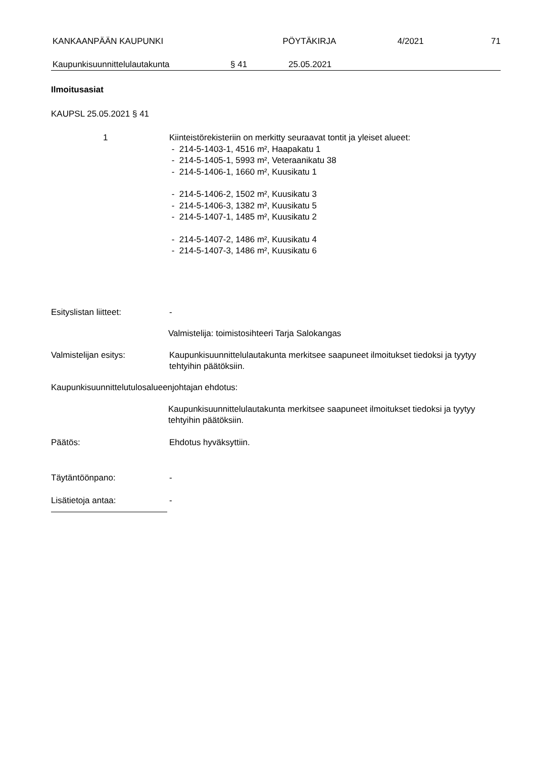KANKAANPÄÄN KAUPUNKI PÖYTÄKIRJA 4/2021 71
Kaupunkisuunnittelulautakunta § 41 25.05.2021
Ilmoitusasiat
KAUPSL 25.05.2021 § 41
1 Kiinteistörekisteriin on merkitty seuraavat tontit ja yleiset alueet:
- 214-5-1403-1, 4516 m², Haapakatu 1
- 214-5-1405-1, 5993 m², Veteraanikatu 38
- 214-5-1406-1, 1660 m², Kuusikatu 1
- 214-5-1406-2, 1502 m², Kuusikatu 3
- 214-5-1406-3, 1382 m², Kuusikatu 5
- 214-5-1407-1, 1485 m², Kuusikatu 2
- 214-5-1407-2, 1486 m², Kuusikatu 4
- 214-5-1407-3, 1486 m², Kuusikatu 6
Esityslistan liitteet: -
Valmistelija: toimistosihteeri Tarja Salokangas
Valmistelijan esitys: Kaupunkisuunnittelulautakunta merkitsee saapuneet ilmoitukset tiedoksi ja tyytyy tehtyihin päätöksiin.
Kaupunkisuunnittelutulosalueenjohtajan ehdotus:
Kaupunkisuunnittelulautakunta merkitsee saapuneet ilmoitukset tiedoksi ja tyytyy tehtyihin päätöksiin.
Päätös: Ehdotus hyväksyttiin.
Täytäntöönpano: -
Lisätietoja antaa: -